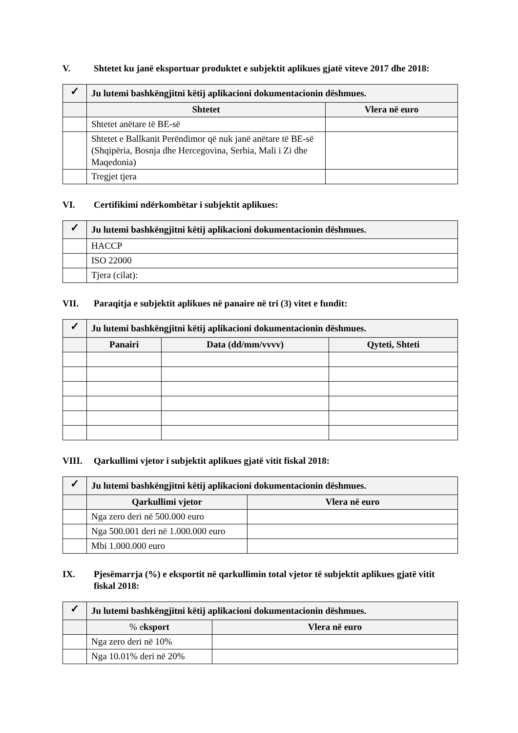V. Shtetet ku janë eksportuar produktet e subjektit aplikues gjatë viteve 2017 dhe 2018:
| ✓ | Ju lutemi bashkëngjitni këtij aplikacioni dokumentacionin dëshmues. | |
| | Shtetet | Vlera në euro |
| | Shtetet anëtare të BE-së | |
| | Shtetet e Ballkanit Perëndimor që nuk janë anëtare të BE-së (Shqipëria, Bosnja dhe Hercegovina, Serbia, Mali i Zi dhe Maqedonia) | |
| | Tregjet tjera | |
VI. Certifikimi ndërkombëtar i subjektit aplikues:
| ✓ | Ju lutemi bashkëngjitni këtij aplikacioni dokumentacionin dëshmues. |
| | HACCP |
| | ISO 22000 |
| | Tjera (cilat): |
VII. Paraqitja e subjektit aplikues në panaire në tri (3) vitet e fundit:
| ✓ | Ju lutemi bashkëngjitni këtij aplikacioni dokumentacionin dëshmues. | | |
| | Panairi | Data (dd/mm/vvvv) | Qyteti, Shteti |
VIII. Qarkullimi vjetor i subjektit aplikues gjatë vitit fiskal 2018:
| ✓ | Ju lutemi bashkëngjitni këtij aplikacioni dokumentacionin dëshmues. | |
| | Qarkullimi vjetor | Vlera në euro |
| | Nga zero deri në 500.000 euro | |
| | Nga 500.001 deri në 1.000.000 euro | |
| | Mbi 1.000.000 euro | |
IX. Pjesëmarrja (%) e eksportit në qarkullimin total vjetor të subjektit aplikues gjatë vitit fiskal 2018:
| ✓ | Ju lutemi bashkëngjitni këtij aplikacioni dokumentacionin dëshmues. | |
| | % e ksport | Vlera në euro |
| | Nga zero deri në 10% | |
| | Nga 10.01% deri në 20% | |